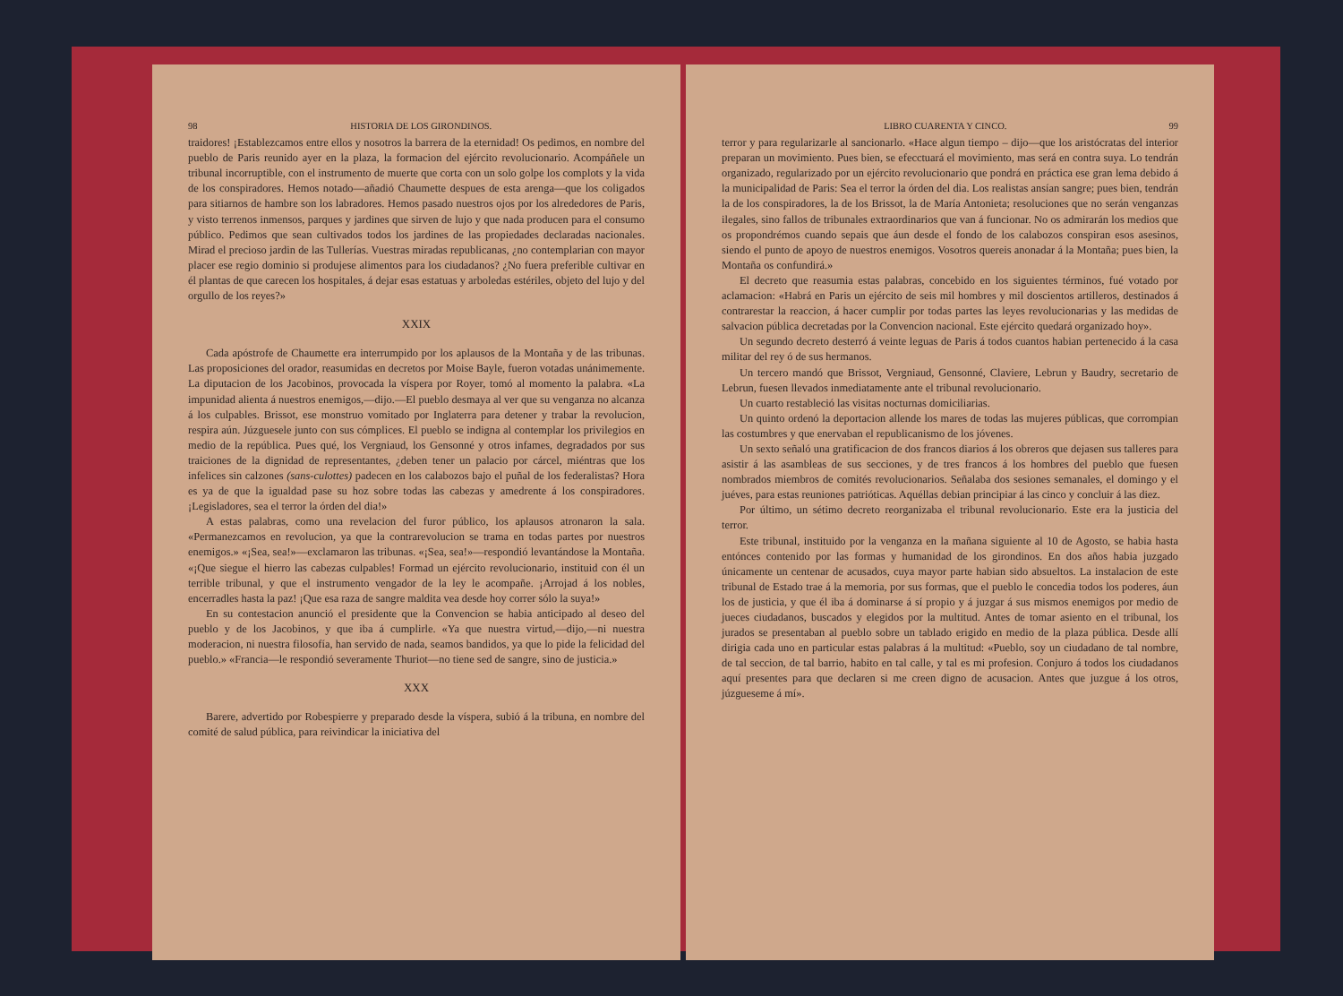98 HISTORIA DE LOS GIRONDINOS.
traidores! ¡Establezcamos entre ellos y nosotros la barrera de la eternidad! Os pedimos, en nombre del pueblo de Paris reunido ayer en la plaza, la formacion del ejército revolucionario. Acompáñele un tribunal incorruptible, con el instrumento de muerte que corta con un solo golpe los complots y la vida de los conspiradores. Hemos notado—añadió Chaumette despues de esta arenga—que los coligados para sitiarnos de hambre son los labradores. Hemos pasado nuestros ojos por los alrededores de Paris, y visto terrenos inmensos, parques y jardines que sirven de lujo y que nada producen para el consumo público. Pedimos que sean cultivados todos los jardines de las propiedades declaradas nacionales. Mirad el precioso jardin de las Tullerías. Vuestras miradas republicanas, ¿no contemplarian con mayor placer ese regio dominio si produjese alimentos para los ciudadanos? ¿No fuera preferible cultivar en él plantas de que carecen los hospitales, á dejar esas estatuas y arboledas estériles, objeto del lujo y del orgullo de los reyes?»
XXIX
Cada apóstrofe de Chaumette era interrumpido por los aplausos de la Montaña y de las tribunas. Las proposiciones del orador, reasumidas en decretos por Moise Bayle, fueron votadas unánimemente. La diputacion de los Jacobinos, provocada la víspera por Royer, tomó al momento la palabra. «La impunidad alienta á nuestros enemigos,—dijo.—El pueblo desmaya al ver que su venganza no alcanza á los culpables. Brissot, ese monstruo vomitado por Inglaterra para detener y trabar la revolucion, respira aún. Júzguesele junto con sus cómplices. El pueblo se indigna al contemplar los privilegios en medio de la república. Pues qué, los Vergniaud, los Gensonné y otros infames, degradados por sus traiciones de la dignidad de representantes, ¿deben tener un palacio por cárcel, miéntras que los infelices sin calzones (sans-culottes) padecen en los calabozos bajo el puñal de los federalistas? Hora es ya de que la igualdad pase su hoz sobre todas las cabezas y amedrente á los conspiradores. ¡Legisladores, sea el terror la órden del dia!»
A estas palabras, como una revelacion del furor público, los aplausos atronaron la sala. «Permanezcamos en revolucion, ya que la contrarevolucion se trama en todas partes por nuestros enemigos.» «¡Sea, sea!»—exclamaron las tribunas. «¡Sea, sea!»—respondió levantándose la Montaña. «¡Que siegue el hierro las cabezas culpables! Formad un ejército revolucionario, instituid con él un terrible tribunal, y que el instrumento vengador de la ley le acompañe. ¡Arrojad á los nobles, encerradles hasta la paz! ¡Que esa raza de sangre maldita vea desde hoy correr sólo la suya!»
En su contestacion anunció el presidente que la Convencion se habia anticipado al deseo del pueblo y de los Jacobinos, y que iba á cumplirle. «Ya que nuestra virtud,—dijo,—ni nuestra moderacion, ni nuestra filosofía, han servido de nada, seamos bandidos, ya que lo pide la felicidad del pueblo.» «Francia—le respondió severamente Thuriot—no tiene sed de sangre, sino de justicia.»
XXX
Barere, advertido por Robespierre y preparado desde la víspera, subió á la tribuna, en nombre del comité de salud pública, para reivindicar la iniciativa del
LIBRO CUARENTA Y CINCO. 99
terror y para regularizarle al sancionarlo. «Hace algun tiempo – dijo—que los aristócratas del interior preparan un movimiento. Pues bien, se efecctuará el movimiento, mas será en contra suya. Lo tendrán organizado, regularizado por un ejército revolucionario que pondrá en práctica ese gran lema debido á la municipalidad de Paris: Sea el terror la órden del dia. Los realistas ansían sangre; pues bien, tendrán la de los conspiradores, la de los Brissot, la de María Antonieta; resoluciones que no serán venganzas ilegales, sino fallos de tribunales extraordinarios que van á funcionar. No os admirarán los medios que os propondrémos cuando sepais que áun desde el fondo de los calabozos conspiran esos asesinos, siendo el punto de apoyo de nuestros enemigos. Vosotros quereis anonadar á la Montaña; pues bien, la Montaña os confundirá.»
El decreto que reasumia estas palabras, concebido en los siguientes términos, fué votado por aclamacion: «Habrá en Paris un ejército de seis mil hombres y mil doscientos artilleros, destinados á contrarestar la reaccion, á hacer cumplir por todas partes las leyes revolucionarias y las medidas de salvacion pública decretadas por la Convencion nacional. Este ejército quedará organizado hoy».
Un segundo decreto desterró á veinte leguas de Paris á todos cuantos habian pertenecido á la casa militar del rey ó de sus hermanos.
Un tercero mandó que Brissot, Vergniaud, Gensonné, Claviere, Lebrun y Baudry, secretario de Lebrun, fuesen llevados inmediatamente ante el tribunal revolucionario.
Un cuarto restableció las visitas nocturnas domiciliarias.
Un quinto ordenó la deportacion allende los mares de todas las mujeres públicas, que corrompian las costumbres y que enervaban el republicanismo de los jóvenes.
Un sexto señaló una gratificacion de dos francos diarios á los obreros que dejasen sus talleres para asistir á las asambleas de sus secciones, y de tres francos á los hombres del pueblo que fuesen nombrados miembros de comités revolucionarios. Señalaba dos sesiones semanales, el domingo y el juéves, para estas reuniones patrióticas. Aquéllas debian principiar á las cinco y concluir á las diez.
Por último, un sétimo decreto reorganizaba el tribunal revolucionario. Este era la justicia del terror.
Este tribunal, instituido por la venganza en la mañana siguiente al 10 de Agosto, se habia hasta entónces contenido por las formas y humanidad de los girondinos. En dos años habia juzgado únicamente un centenar de acusados, cuya mayor parte habian sido absueltos. La instalacion de este tribunal de Estado trae á la memoria, por sus formas, que el pueblo le concedia todos los poderes, áun los de justicia, y que él iba á dominarse á sí propio y á juzgar á sus mismos enemigos por medio de jueces ciudadanos, buscados y elegidos por la multitud. Antes de tomar asiento en el tribunal, los jurados se presentaban al pueblo sobre un tablado erigido en medio de la plaza pública. Desde allí dirigia cada uno en particular estas palabras á la multitud: «Pueblo, soy un ciudadano de tal nombre, de tal seccion, de tal barrio, habito en tal calle, y tal es mi profesion. Conjuro á todos los ciudadanos aquí presentes para que declaren si me creen digno de acusacion. Antes que juzgue á los otros, júzgueseme á mí».